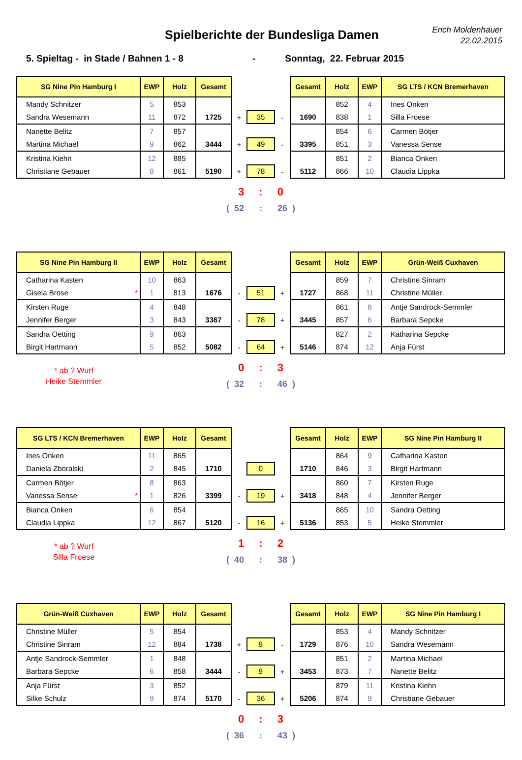Spielberichte der Bundesliga Damen
Erich Moldenhauer
22.02.2015
5. Spieltag - in Stade / Bahnen 1 - 8 - Sonntag, 22. Februar 2015
| SG Nine Pin Hamburg I | EWP | Holz | Gesamt | | | | Gesamt | Holz | EWP | SG LTS / KCN Bremerhaven |
| Mandy Schnitzer | 5 | 853 | | | | | | 852 | 4 | Ines Onken |
| Sandra Wesemann | 11 | 872 | 1725 | + | 35 | - | 1690 | 838 | 1 | Silla Froese |
| Nanette Belitz | 7 | 857 | | | | | | 854 | 6 | Carmen Bötjer |
| Martina Michael | 9 | 862 | 3444 | + | 49 | - | 3395 | 851 | 3 | Vanessa Sense |
| Kristina Kiehn | 12 | 885 | | | | | | 851 | 2 | Bianca Onken |
| Christiane Gebauer | 8 | 861 | 5190 | + | 78 | - | 5112 | 866 | 10 | Claudia Lippka |
3: 0
( 52: 26 )
| SG Nine Pin Hamburg II | EWP | Holz | Gesamt | | | | Gesamt | Holz | EWP | Grün-Weiß Cuxhaven |
| Catharina Kasten | 10 | 863 | | | | | | 859 | 7 | Christine Sinram |
| Gisela Brose * | 1 | 813 | 1676 | - | 51 | + | 1727 | 868 | 11 | Christine Müller |
| Kirsten Ruge | 4 | 848 | | | | | | 861 | 8 | Antje Sandrock-Semmler |
| Jennifer Berger | 3 | 843 | 3367 | - | 78 | + | 3445 | 857 | 6 | Barbara Sepcke |
| Sandra Oetting | 9 | 863 | | | | | | 827 | 2 | Katharina Sepcke |
| Birgit Hartmann | 5 | 852 | 5082 | - | 64 | + | 5146 | 874 | 12 | Anja Fürst |
* ab ? Wurf
Heike Stemmler
0: 3
( 32: 46 )
| SG LTS / KCN Bremerhaven | EWP | Holz | Gesamt | | | | Gesamt | Holz | EWP | SG Nine Pin Hamburg II |
| Ines Onken | 11 | 865 | | | | | | 864 | 9 | Catharina Kasten |
| Daniela Zboralski | 2 | 845 | 1710 | | 0 | | 1710 | 846 | 3 | Birgit Hartmann |
| Carmen Bötjer | 8 | 863 | | | | | | 860 | 7 | Kirsten Ruge |
| Vanessa Sense * | 1 | 826 | 3399 | - | 19 | + | 3418 | 848 | 4 | Jennifer Berger |
| Bianca Onken | 6 | 854 | | | | | | 865 | 10 | Sandra Oetting |
| Claudia Lippka | 12 | 867 | 5120 | - | 16 | + | 5136 | 853 | 5 | Heike Stemmler |
* ab ? Wurf
Silla Froese
1: 2
( 40: 38 )
| Grün-Weiß Cuxhaven | EWP | Holz | Gesamt | | | | Gesamt | Holz | EWP | SG Nine Pin Hamburg I |
| Christine Müller | 5 | 854 | | | | | | 853 | 4 | Mandy Schnitzer |
| Christine Sinram | 12 | 884 | 1738 | + | 9 | - | 1729 | 876 | 10 | Sandra Wesemann |
| Antje Sandrock-Semmler | 1 | 848 | | | | | | 851 | 2 | Martina Michael |
| Barbara Sepcke | 6 | 858 | 3444 | - | 9 | + | 3453 | 873 | 7 | Nanette Belitz |
| Anja Fürst | 3 | 852 | | | | | | 879 | 11 | Kristina Kiehn |
| Silke Schulz | 9 | 874 | 5170 | - | 36 | + | 5206 | 874 | 9 | Christiane Gebauer |
0: 3
( 36: 43 )